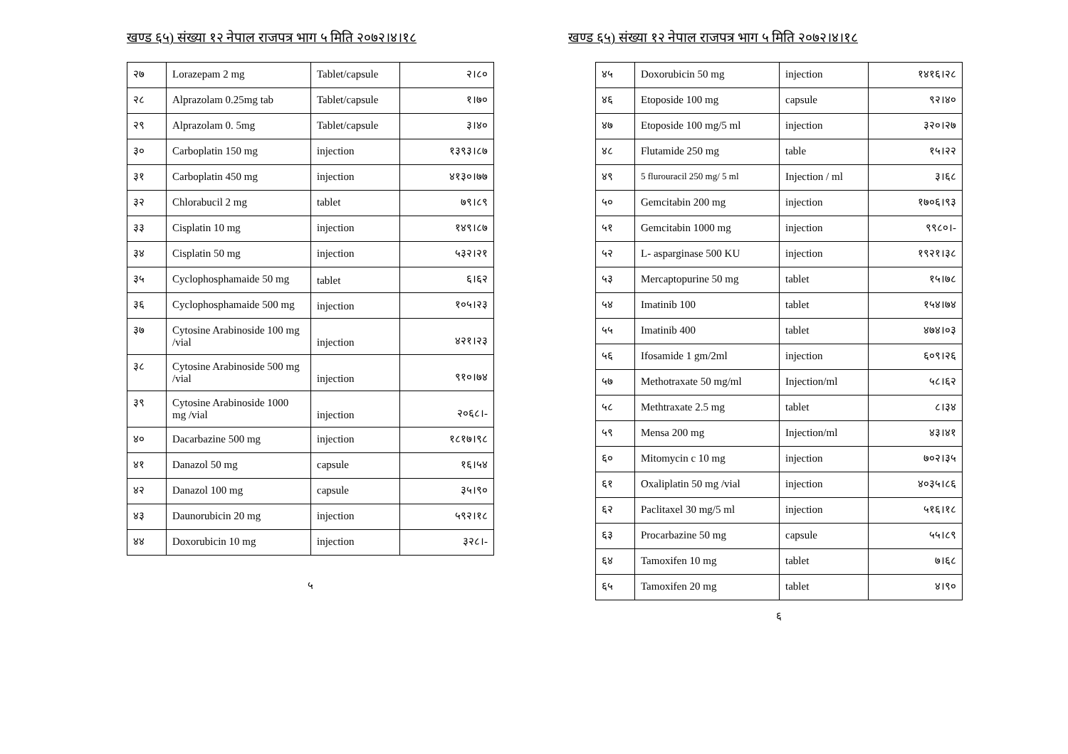खण्ड ६५) संख्या १२ नेपाल राजपत्र भाग ५ मिति २०७२।४।१८
| २७ | Lorazepam 2 mg | Tablet/capsule | २।८० |
| २८ | Alprazolam 0.25mg tab | Tablet/capsule | १।७० |
| २९ | Alprazolam 0. 5mg | Tablet/capsule | ३।४० |
| ३० | Carboplatin 150 mg | injection | १३९३।८७ |
| ३१ | Carboplatin 450 mg | injection | ४१३०।७७ |
| ३२ | Chlorabucil 2 mg | tablet | ७९।८९ |
| ३३ | Cisplatin 10 mg | injection | १४९।८७ |
| ३४ | Cisplatin 50 mg | injection | ५३२।२१ |
| ३५ | Cyclophosphamaide 50 mg | tablet | ६।६२ |
| ३६ | Cyclophosphamaide 500 mg | injection | १०५।२३ |
| ३७ | Cytosine Arabinoside 100 mg /vial | injection | ४२१।२३ |
| ३८ | Cytosine Arabinoside 500 mg /vial | injection | ९१०।७४ |
| ३९ | Cytosine Arabinoside 1000 mg /vial | injection | २०६८।- |
| ४० | Dacarbazine 500 mg | injection | १८१७।९८ |
| ४१ | Danazol 50 mg | capsule | १६।५४ |
| ४२ | Danazol 100 mg | capsule | ३५।९० |
| ४३ | Daunorubicin 20 mg | injection | ५९२।१८ |
| ४४ | Doxorubicin 10 mg | injection | ३२८।- |
५
खण्ड ६५) संख्या १२ नेपाल राजपत्र भाग ५ मिति २०७२।४।१८
| ४५ | Doxorubicin 50 mg | injection | १४१६।२८ |
| ४६ | Etoposide 100 mg | capsule | ९२।४० |
| ४७ | Etoposide 100 mg/5 ml | injection | ३२०।२७ |
| ४८ | Flutamide 250 mg | table | १५।२२ |
| ४९ | 5 flurouracil 250 mg/ 5 ml | Injection / ml | ३।६८ |
| ५० | Gemcitabin 200 mg | injection | १७०६।९३ |
| ५१ | Gemcitabin 1000 mg | injection | ९९८०।- |
| ५२ | L- asparginase 500 KU | injection | १९२१।३८ |
| ५३ | Mercaptopurine 50 mg | tablet | १५।७८ |
| ५४ | Imatinib 100 | tablet | १५४।७४ |
| ५५ | Imatinib 400 | tablet | ४७४।०३ |
| ५६ | Ifosamide 1 gm/2ml | injection | ६०९।२६ |
| ५७ | Methotraxate 50 mg/ml | Injection/ml | ५८।६२ |
| ५८ | Methtraxate 2.5 mg | tablet | ८।३४ |
| ५९ | Mensa 200 mg | Injection/ml | ४३।४१ |
| ६० | Mitomycin c 10 mg | injection | ७०२।३५ |
| ६१ | Oxaliplatin 50 mg /vial | injection | ४०३५।८६ |
| ६२ | Paclitaxel 30 mg/5 ml | injection | ५१६।१८ |
| ६३ | Procarbazine 50 mg | capsule | ५५।८९ |
| ६४ | Tamoxifen 10 mg | tablet | ७।६८ |
| ६५ | Tamoxifen 20 mg | tablet | ४।९० |
६